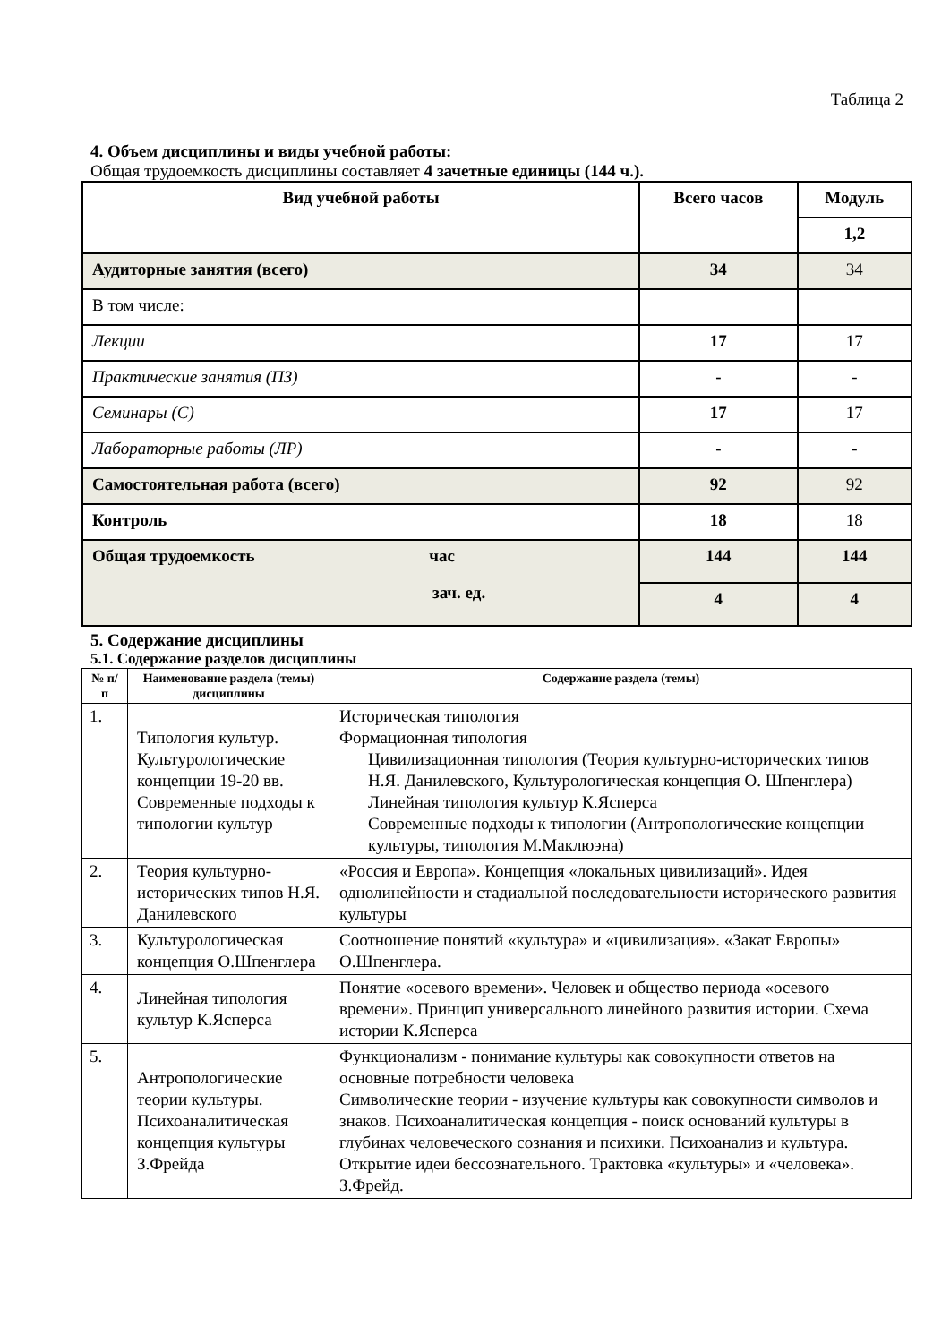Таблица 2
4. Объем дисциплины и виды учебной работы:
Общая трудоемкость дисциплины составляет 4 зачетные единицы (144 ч.).
| Вид учебной работы | Всего часов | Модуль |
| | | 1,2 |
| Аудиторные занятия (всего) | 34 | 34 |
| В том числе: | | |
| Лекции | 17 | 17 |
| Практические занятия (ПЗ) | - | - |
| Семинары (С) | 17 | 17 |
| Лабораторные работы (ЛР) | - | - |
| Самостоятельная работа (всего) | 92 | 92 |
| Контроль | 18 | 18 |
| Общая трудоемкость час зач. ед. | 144 | 144 |
| | 4 | 4 |
5. Содержание дисциплины
5.1. Содержание разделов дисциплины
| № п/п | Наименование раздела (темы) дисциплины | Содержание раздела (темы) |
| --- | --- | --- |
| 1. | Типология культур. Культурологические концепции 19-20 вв. Современные подходы к типологии культур | Историческая типология Формационная типология Цивилизационная типология (Теория культурно-исторических типов Н.Я. Данилевского, Культурологическая концепция О. Шпенглера) Линейная типология культур К.Ясперса Современные подходы к типологии (Антропологические концепции культуры, типология М.Маклюэна) |
| 2. | Теория культурно-исторических типов Н.Я. Данилевского | «Россия и Европа». Концепция «локальных цивилизаций». Идея однолинейности и стадиальной последовательности исторического развития культуры |
| 3. | Культурологическая концепция О.Шпенглера | Соотношение понятий «культура» и «цивилизация». «Закат Европы» О.Шпенглера. |
| 4. | Линейная типология культур К.Ясперса | Понятие «осевого времени». Человек и общество периода «осевого времени». Принцип универсального линейного развития истории. Схема истории К.Ясперса |
| 5. | Антропологические теории культуры. Психоаналитическая концепция культуры З.Фрейда | Функционализм - понимание культуры как совокупности ответов на основные потребности человека Символические теории - изучение культуры как совокупности символов и знаков. Психоаналитическая концепция - поиск оснований культуры в глубинах человеческого сознания и психики. Психоанализ и культура. Открытие идеи бессознательного. Трактовка «культуры» и «человека». З.Фрейд. |